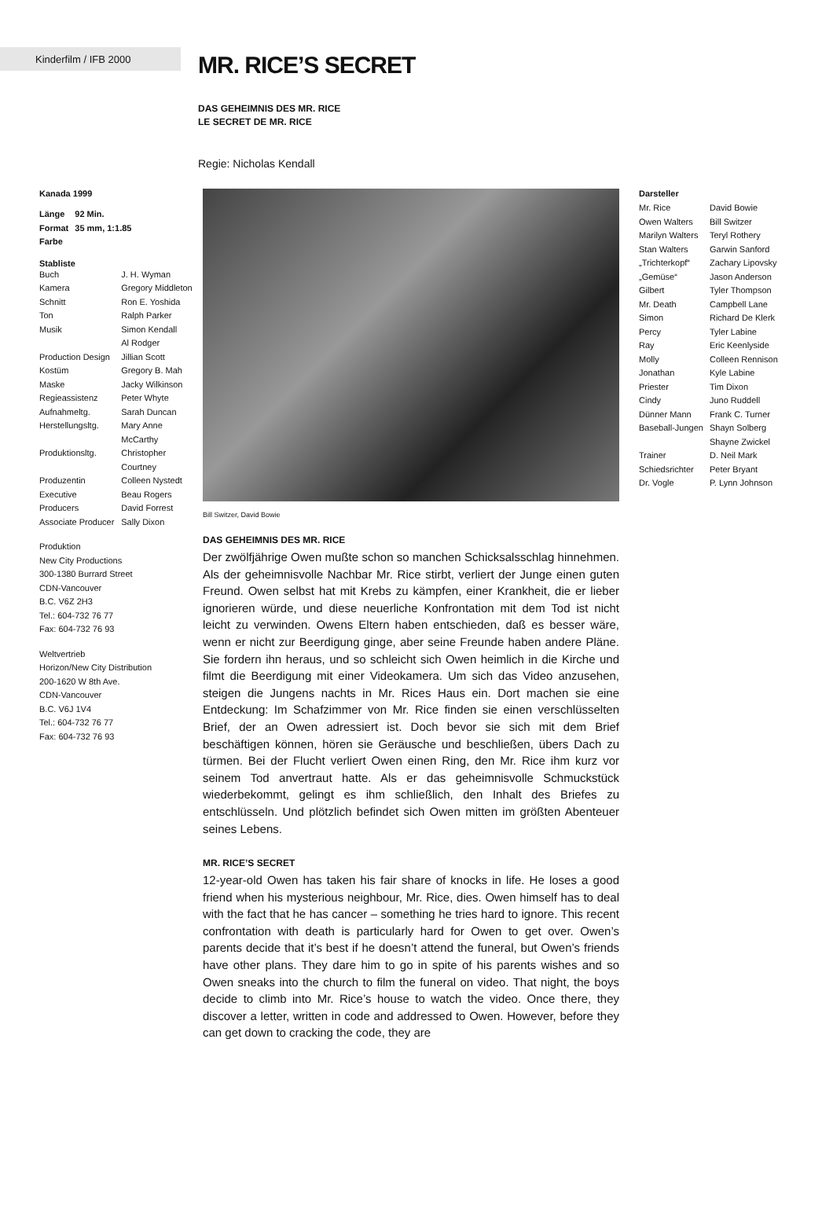Kinderfilm / IFB 2000
MR. RICE’S SECRET
DAS GEHEIMNIS DES MR. RICE
LE SECRET DE MR. RICE
Regie: Nicholas Kendall
Kanada 1999
| Länge | 92 Min. |
| Format | 35 mm, 1:1.85 |
| Farbe | |
Stabliste
| Buch | J. H. Wyman |
| Kamera | Gregory Middleton |
| Schnitt | Ron E. Yoshida |
| Ton | Ralph Parker |
| Musik | Simon Kendall Al Rodger |
| Production Design | Jillian Scott |
| Kostüm | Gregory B. Mah |
| Maske | Jacky Wilkinson |
| Regieassistenz | Peter Whyte |
| Aufnahmeltg. | Sarah Duncan |
| Herstellungsltg. | Mary Anne McCarthy |
| Produktionsltg. | Christopher Courtney |
| Produzentin | Colleen Nystedt |
| Executive Producers | Beau Rogers David Forrest |
| Associate Producer | Sally Dixon |
Produktion
New City Productions
300-1380 Burrard Street
CDN-Vancouver
B.C. V6Z 2H3
Tel.: 604-732 76 77
Fax: 604-732 76 93
Weltvertrieb
Horizon/New City Distribution
200-1620 W 8th Ave.
CDN-Vancouver
B.C. V6J 1V4
Tel.: 604-732 76 77
Fax: 604-732 76 93
Bill Switzer, David Bowie
DAS GEHEIMNIS DES MR. RICE
Der zwölfjährige Owen mußte schon so manchen Schicksalsschlag hinnehmen. Als der geheimnisvolle Nachbar Mr. Rice stirbt, verliert der Junge einen guten Freund. Owen selbst hat mit Krebs zu kämpfen, einer Krankheit, die er lieber ignorieren würde, und diese neuerliche Konfrontation mit dem Tod ist nicht leicht zu verwinden. Owens Eltern haben entschieden, daß es besser wäre, wenn er nicht zur Beerdigung ginge, aber seine Freunde haben andere Pläne. Sie fordern ihn heraus, und so schleicht sich Owen heimlich in die Kirche und filmt die Beerdigung mit einer Videokamera. Um sich das Video anzusehen, steigen die Jungens nachts in Mr. Rices Haus ein. Dort machen sie eine Entdeckung: Im Schafzimmer von Mr. Rice finden sie einen verschlüsselten Brief, der an Owen adressiert ist. Doch bevor sie sich mit dem Brief beschäftigen können, hören sie Geräusche und beschließen, übers Dach zu türmen. Bei der Flucht verliert Owen einen Ring, den Mr. Rice ihm kurz vor seinem Tod anvertraut hatte. Als er das geheimnisvolle Schmuckstück wiederbekommt, gelingt es ihm schließlich, den Inhalt des Briefes zu entschlüsseln. Und plötzlich befindet sich Owen mitten im größten Abenteuer seines Lebens.
MR. RICE’S SECRET
12-year-old Owen has taken his fair share of knocks in life. He loses a good friend when his mysterious neighbour, Mr. Rice, dies. Owen himself has to deal with the fact that he has cancer – something he tries hard to ignore. This recent confrontation with death is particularly hard for Owen to get over. Owen’s parents decide that it’s best if he doesn’t attend the funeral, but Owen’s friends have other plans. They dare him to go in spite of his parents wishes and so Owen sneaks into the church to film the funeral on video. That night, the boys decide to climb into Mr. Rice’s house to watch the video. Once there, they discover a letter, written in code and addressed to Owen. However, before they can get down to cracking the code, they are
Darsteller
| Mr. Rice | David Bowie |
| Owen Walters | Bill Switzer |
| Marilyn Walters | Teryl Rothery |
| Stan Walters | Garwin Sanford |
| „Trichterkopf“ | Zachary Lipovsky |
| „Gemüse“ | Jason Anderson |
| Gilbert | Tyler Thompson |
| Mr. Death | Campbell Lane |
| Simon | Richard De Klerk |
| Percy | Tyler Labine |
| Ray | Eric Keenlyside |
| Molly | Colleen Rennison |
| Jonathan | Kyle Labine |
| Priester | Tim Dixon |
| Cindy | Juno Ruddell |
| Dünner Mann | Frank C. Turner |
| Baseball-Jungen | Shayn Solberg Shayne Zwickel |
| Trainer | D. Neil Mark |
| Schiedsrichter | Peter Bryant |
| Dr. Vogle | P. Lynn Johnson |